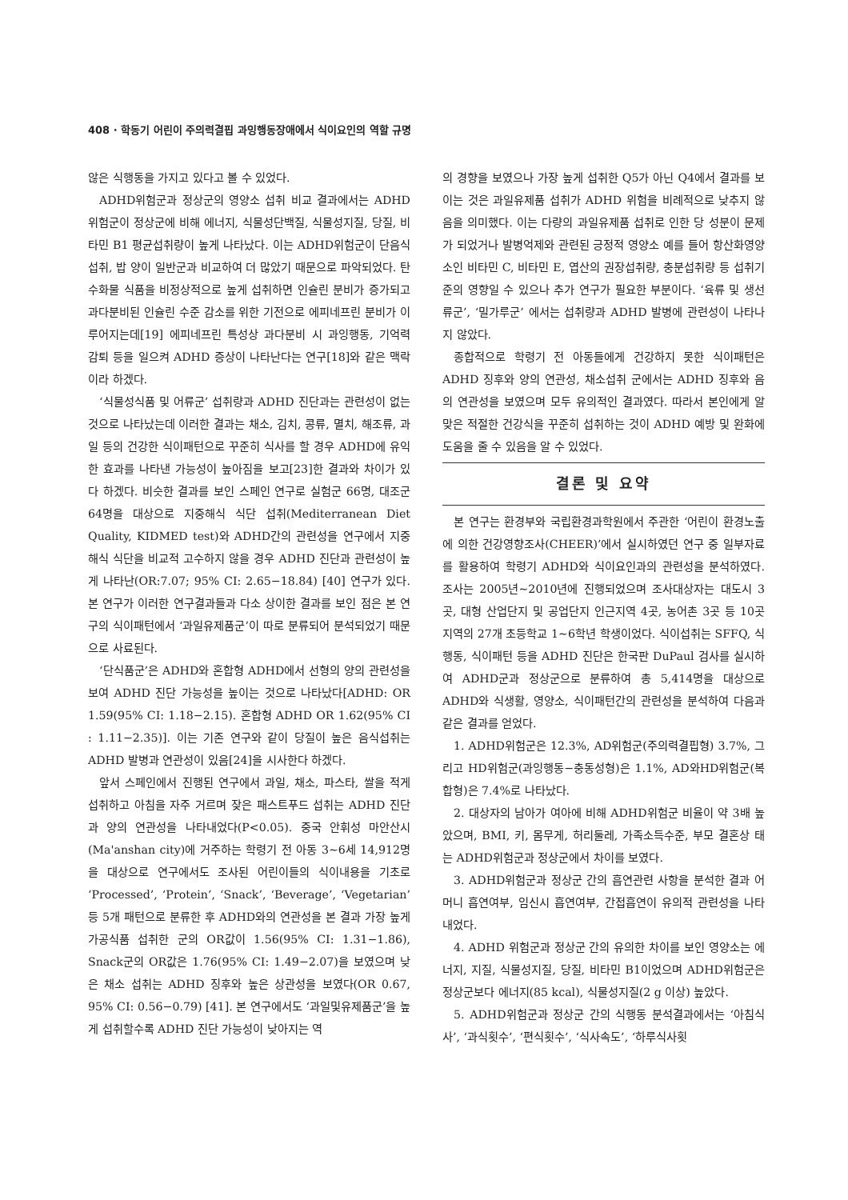408 · 학동기 어린이 주의력결핍 과잉행동장애에서 식이요인의 역할 규명
않은 식행동을 가지고 있다고 볼 수 있었다.
ADHD위험군과 정상군의 영양소 섭취 비교 결과에서는 ADHD위험군이 정상군에 비해 에너지, 식물성단백질, 식물성지질, 당질, 비타민 B1 평균섭취량이 높게 나타났다. 이는 ADHD위험군이 단음식 섭취, 밥 양이 일반군과 비교하여 더 많았기 때문으로 파악되었다. 탄수화물 식품을 비정상적으로 높게 섭취하면 인슐린 분비가 증가되고 과다분비된 인슐린 수준 감소를 위한 기전으로 에피네프린 분비가 이루어지는데[19] 에피네프린 특성상 과다분비 시 과잉행동, 기억력 감퇴 등을 일으켜 ADHD 증상이 나타난다는 연구[18]와 같은 맥락이라 하겠다.
‘식물성식품 및 어류군’ 섭취량과 ADHD 진단과는 관련성이 없는 것으로 나타났는데 이러한 결과는 채소, 김치, 콩류, 멸치, 해조류, 과일 등의 건강한 식이패턴으로 꾸준히 식사를 할 경우 ADHD에 유익한 효과를 나타낸 가능성이 높아짐을 보고[23]한 결과와 차이가 있다 하겠다. 비슷한 결과를 보인 스페인 연구로 실험군 66명, 대조군 64명을 대상으로 지중해식 식단 섭취(Mediterranean Diet Quality, KIDMED test)와 ADHD간의 관련성을 연구에서 지중해식 식단을 비교적 고수하지 않을 경우 ADHD 진단과 관련성이 높게 나타난(OR:7.07; 95% CI: 2.65−18.84) [40] 연구가 있다. 본 연구가 이러한 연구결과들과 다소 상이한 결과를 보인 점은 본 연구의 식이패턴에서 ‘과일유제품군’이 따로 분류되어 분석되었기 때문으로 사료된다.
‘단식품군’은 ADHD와 혼합형 ADHD에서 선형의 양의 관련성을 보여 ADHD 진단 가능성을 높이는 것으로 나타났다[ADHD: OR 1.59(95% CI: 1.18−2.15). 혼합형 ADHD OR 1.62(95% CI : 1.11−2.35)]. 이는 기존 연구와 같이 당질이 높은 음식섭취는 ADHD 발병과 연관성이 있음[24]을 시사한다 하겠다.
앞서 스페인에서 진행된 연구에서 과일, 채소, 파스타, 쌀을 적게 섭취하고 아침을 자주 거르며 잦은 패스트푸드 섭취는 ADHD 진단과 양의 연관성을 나타내었다(P<0.05). 중국 안휘성 마안산시(Ma'anshan city)에 거주하는 학령기 전 아동 3~6세 14,912명을 대상으로 연구에서도 조사된 어린이들의 식이내용을 기초로 ‘Processed’, ‘Protein’, ‘Snack’, ‘Beverage’, ‘Vegetarian’ 등 5개 패턴으로 분류한 후 ADHD와의 연관성을 본 결과 가장 높게 가공식품 섭취한 군의 OR값이 1.56(95% CI: 1.31−1.86), Snack군의 OR값은 1.76(95% CI: 1.49−2.07)을 보였으며 낮은 채소 섭취는 ADHD 징후와 높은 상관성을 보였다(OR 0.67, 95% CI: 0.56−0.79) [41]. 본 연구에서도 ‘과일및유제품군’을 높게 섭취할수록 ADHD 진단 가능성이 낮아지는 역
의 경향을 보였으나 가장 높게 섭취한 Q5가 아닌 Q4에서 결과를 보이는 것은 과일유제품 섭취가 ADHD 위험을 비례적으로 낮추지 않음을 의미했다. 이는 다량의 과일유제품 섭취로 인한 당 성분이 문제가 되었거나 발병억제와 관련된 긍정적 영양소 예를 들어 항산화영양소인 비타민 C, 비타민 E, 엽산의 권장섭취량, 충분섭취량 등 섭취기준의 영향일 수 있으나 추가 연구가 필요한 부분이다. ‘육류 및 생선류군’, ‘밀가루군’ 에서는 섭취량과 ADHD 발병에 관련성이 나타나지 않았다.
종합적으로 학령기 전 아동들에게 건강하지 못한 식이패턴은 ADHD 징후와 양의 연관성, 채소섭취 군에서는 ADHD 징후와 음의 연관성을 보였으며 모두 유의적인 결과였다. 따라서 본인에게 알맞은 적절한 건강식을 꾸준히 섭취하는 것이 ADHD 예방 및 완화에 도움을 줄 수 있음을 알 수 있었다.
결론 및 요약
본 연구는 환경부와 국립환경과학원에서 주관한 ‘어린이 환경노출에 의한 건강영향조사(CHEER)’에서 실시하였던 연구 중 일부자료를 활용하여 학령기 ADHD와 식이요인과의 관련성을 분석하였다. 조사는 2005년~2010년에 진행되었으며 조사대상자는 대도시 3곳, 대형 산업단지 및 공업단지 인근지역 4곳, 농어촌 3곳 등 10곳 지역의 27개 초등학교 1~6학년 학생이었다. 식이섭취는 SFFQ, 식행동, 식이패턴 등을 ADHD 진단은 한국판 DuPaul 검사를 실시하여 ADHD군과 정상군으로 분류하여 총 5,414명을 대상으로 ADHD와 식생활, 영양소, 식이패턴간의 관련성을 분석하여 다음과 같은 결과를 얻었다.
1. ADHD위험군은 12.3%, AD위험군(주의력결핍형) 3.7%, 그리고 HD위험군(과잉행동−충동성형)은 1.1%, AD와HD위험군(복합형)은 7.4%로 나타났다.
2. 대상자의 남아가 여아에 비해 ADHD위험군 비율이 약 3배 높았으며, BMI, 키, 몸무게, 허리둘레, 가족소득수준, 부모 결혼상 태는 ADHD위험군과 정상군에서 차이를 보였다.
3. ADHD위험군과 정상군 간의 흡연관련 사항을 분석한 결과 어머니 흡연여부, 임신시 흡연여부, 간접흡연이 유의적 관련성을 나타내었다.
4. ADHD 위험군과 정상군 간의 유의한 차이를 보인 영양소는 에너지, 지질, 식물성지질, 당질, 비타민 B1이었으며 ADHD위험군은 정상군보다 에너지(85 kcal), 식물성지질(2 g 이상) 높았다.
5. ADHD위험군과 정상군 간의 식행동 분석결과에서는 ‘아침식사’, ‘과식횟수’, ‘편식횟수’, ‘식사속도’, ‘하루식사횟